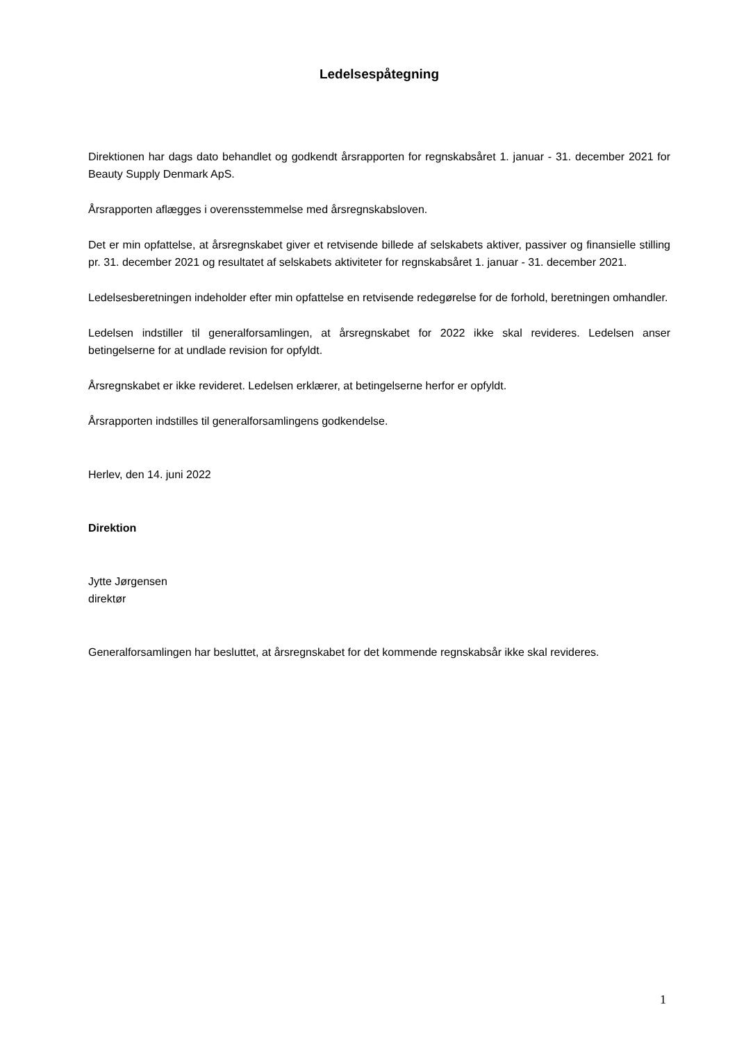Ledelsespåtegning
Direktionen har dags dato behandlet og godkendt årsrapporten for regnskabsåret 1. januar - 31. december 2021 for Beauty Supply Denmark ApS.
Årsrapporten aflægges i overensstemmelse med årsregnskabsloven.
Det er min opfattelse, at årsregnskabet giver et retvisende billede af selskabets aktiver, passiver og finansielle stilling pr. 31. december 2021 og resultatet af selskabets aktiviteter for regnskabsåret 1. januar - 31. december 2021.
Ledelsesberetningen indeholder efter min opfattelse en retvisende redegørelse for de forhold, beretningen omhandler.
Ledelsen indstiller til generalforsamlingen, at årsregnskabet for 2022 ikke skal revideres. Ledelsen anser betingelserne for at undlade revision for opfyldt.
Årsregnskabet er ikke revideret. Ledelsen erklærer, at betingelserne herfor er opfyldt.
Årsrapporten indstilles til generalforsamlingens godkendelse.
Herlev, den 14. juni 2022
Direktion
Jytte Jørgensen
direktør
Generalforsamlingen har besluttet, at årsregnskabet for det kommende regnskabsår ikke skal revideres.
1